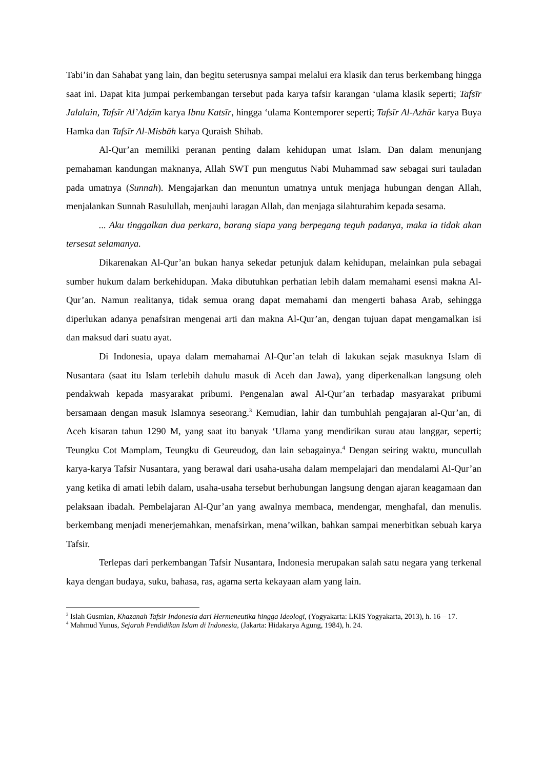Tabi’in dan Sahabat yang lain, dan begitu seterusnya sampai melalui era klasik dan terus berkembang hingga saat ini. Dapat kita jumpai perkembangan tersebut pada karya tafsir karangan ‘ulama klasik seperti; Tafsīr Jalalain, Tafsīr Al’Adẓīm karya Ibnu Katsīr, hingga ‘ulama Kontemporer seperti; Tafsīr Al-Azhār karya Buya Hamka dan Tafsīr Al-Misbāh karya Quraish Shihab.
Al-Qur’an memiliki peranan penting dalam kehidupan umat Islam. Dan dalam menunjang pemahaman kandungan maknanya, Allah SWT pun mengutus Nabi Muhammad saw sebagai suri tauladan pada umatnya (Sunnah). Mengajarkan dan menuntun umatnya untuk menjaga hubungan dengan Allah, menjalankan Sunnah Rasulullah, menjauhi laragan Allah, dan menjaga silahturahim kepada sesama.
... Aku tinggalkan dua perkara, barang siapa yang berpegang teguh padanya, maka ia tidak akan tersesat selamanya.
Dikarenakan Al-Qur’an bukan hanya sekedar petunjuk dalam kehidupan, melainkan pula sebagai sumber hukum dalam berkehidupan. Maka dibutuhkan perhatian lebih dalam memahami esensi makna Al-Qur’an. Namun realitanya, tidak semua orang dapat memahami dan mengerti bahasa Arab, sehingga diperlukan adanya penafsiran mengenai arti dan makna Al-Qur’an, dengan tujuan dapat mengamalkan isi dan maksud dari suatu ayat.
Di Indonesia, upaya dalam memahamai Al-Qur’an telah di lakukan sejak masuknya Islam di Nusantara (saat itu Islam terlebih dahulu masuk di Aceh dan Jawa), yang diperkenalkan langsung oleh pendakwah kepada masyarakat pribumi. Pengenalan awal Al-Qur’an terhadap masyarakat pribumi bersamaan dengan masuk Islamnya seseorang.<sup>3</sup> Kemudian, lahir dan tumbuhlah pengajaran al-Qur’an, di Aceh kisaran tahun 1290 M, yang saat itu banyak ‘Ulama yang mendirikan surau atau langgar, seperti; Teungku Cot Mamplam, Teungku di Geureudog, dan lain sebagainya.<sup>4</sup> Dengan seiring waktu, muncullah karya-karya Tafsir Nusantara, yang berawal dari usaha-usaha dalam mempelajari dan mendalami Al-Qur’an yang ketika di amati lebih dalam, usaha-usaha tersebut berhubungan langsung dengan ajaran keagamaan dan pelaksaan ibadah. Pembelajaran Al-Qur’an yang awalnya membaca, mendengar, menghafal, dan menulis. berkembang menjadi menerjemahkan, menafsirkan, mena’wilkan, bahkan sampai menerbitkan sebuah karya Tafsir.
Terlepas dari perkembangan Tafsir Nusantara, Indonesia merupakan salah satu negara yang terkenal kaya dengan budaya, suku, bahasa, ras, agama serta kekayaan alam yang lain.
<sup>3</sup> Islah Gusmian, Khazanah Tafsir Indonesia dari Hermeneutika hingga Ideologi, (Yogyakarta: LKIS Yogyakarta, 2013), h. 16 – 17.
<sup>4</sup> Mahmud Yunus, Sejarah Pendidikan Islam di Indonesia, (Jakarta: Hidakarya Agung, 1984), h. 24.